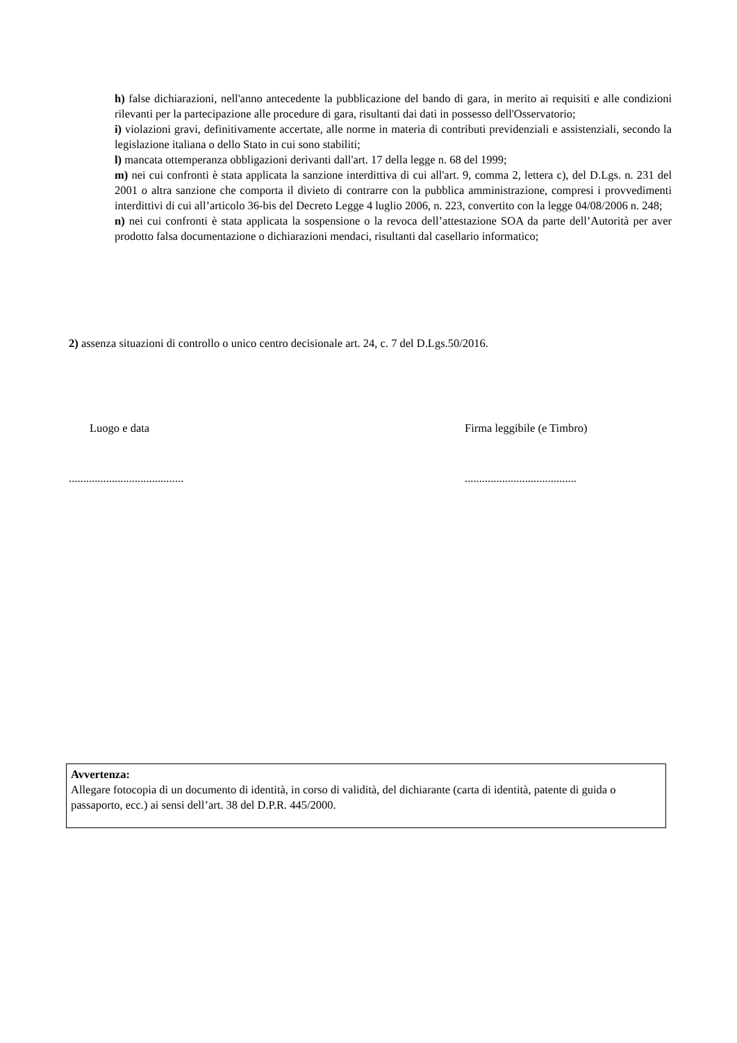h) false dichiarazioni, nell'anno antecedente la pubblicazione del bando di gara, in merito ai requisiti e alle condizioni rilevanti per la partecipazione alle procedure di gara, risultanti dai dati in possesso dell'Osservatorio;
i) violazioni gravi, definitivamente accertate, alle norme in materia di contributi previdenziali e assistenziali, secondo la legislazione italiana o dello Stato in cui sono stabiliti;
l) mancata ottemperanza obbligazioni derivanti dall'art. 17 della legge n. 68 del 1999;
m) nei cui confronti è stata applicata la sanzione interdittiva di cui all'art. 9, comma 2, lettera c), del D.Lgs. n. 231 del 2001 o altra sanzione che comporta il divieto di contrarre con la pubblica amministrazione, compresi i provvedimenti interdittivi di cui all’articolo 36-bis del Decreto Legge 4 luglio 2006, n. 223, convertito con la legge 04/08/2006 n. 248;
n) nei cui confronti è stata applicata la sospensione o la revoca dell’attestazione SOA da parte dell’Autorità per aver prodotto falsa documentazione o dichiarazioni mendaci, risultanti dal casellario informatico;
2) assenza situazioni di controllo o unico centro decisionale art. 24, c. 7 del D.Lgs.50/2016.
Luogo e data
........................................
Firma leggibile (e Timbro)
.......................................
Avvertenza:
Allegare fotocopia di un documento di identità, in corso di validità, del dichiarante (carta di identità, patente di guida o passaporto, ecc.) ai sensi dell’art. 38 del D.P.R. 445/2000.